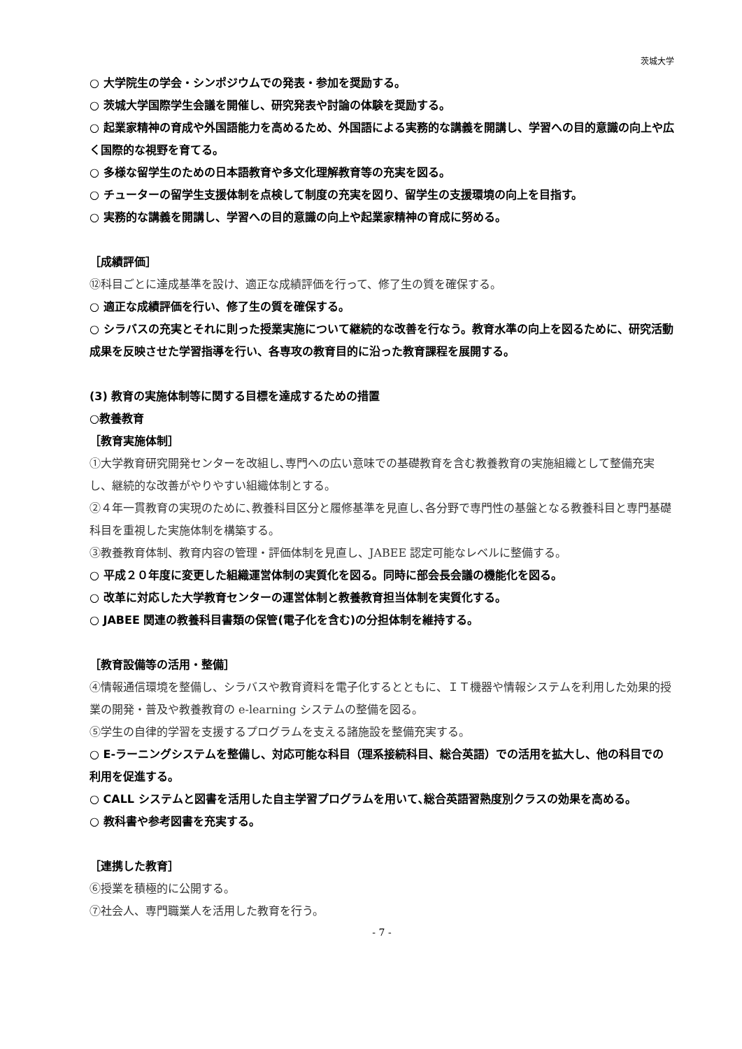茨城大学
○ 大学院生の学会・シンポジウムでの発表・参加を奨励する。
○ 茨城大学国際学生会議を開催し、研究発表や討論の体験を奨励する。
○ 起業家精神の育成や外国語能力を高めるため、外国語による実務的な講義を開講し、学習への目的意識の向上や広く国際的な視野を育てる。
○ 多様な留学生のための日本語教育や多文化理解教育等の充実を図る。
○ チューターの留学生支援体制を点検して制度の充実を図り、留学生の支援環境の向上を目指す。
○ 実務的な講義を開講し、学習への目的意識の向上や起業家精神の育成に努める。
［成績評価］
⑫科目ごとに達成基準を設け、適正な成績評価を行って、修了生の質を確保する。
○ 適正な成績評価を行い、修了生の質を確保する。
○ シラバスの充実とそれに則った授業実施について継続的な改善を行なう。教育水準の向上を図るために、研究活動成果を反映させた学習指導を行い、各専攻の教育目的に沿った教育課程を展開する。
(3) 教育の実施体制等に関する目標を達成するための措置
○教養教育
［教育実施体制］
①大学教育研究開発センターを改組し､専門への広い意味での基礎教育を含む教養教育の実施組織として整備充実し、継続的な改善がやりやすい組織体制とする。
②４年一貫教育の実現のために､教養科目区分と履修基準を見直し､各分野で専門性の基盤となる教養科目と専門基礎科目を重視した実施体制を構築する。
③教養教育体制、教育内容の管理・評価体制を見直し、JABEE 認定可能なレベルに整備する。
○ 平成２０年度に変更した組織運営体制の実質化を図る。同時に部会長会議の機能化を図る。
○ 改革に対応した大学教育センターの運営体制と教養教育担当体制を実質化する。
○ JABEE 関連の教養科目書類の保管(電子化を含む)の分担体制を維持する。
［教育設備等の活用・整備］
④情報通信環境を整備し、シラバスや教育資料を電子化するとともに、ＩＴ機器や情報システムを利用した効果的授業の開発・普及や教養教育の e-learning システムの整備を図る。
⑤学生の自律的学習を支援するプログラムを支える諸施設を整備充実する。
○ E-ラーニングシステムを整備し、対応可能な科目（理系接続科目、総合英語）での活用を拡大し、他の科目での利用を促進する。
○ CALL システムと図書を活用した自主学習プログラムを用いて､総合英語習熟度別クラスの効果を高める。
○ 教科書や参考図書を充実する。
［連携した教育］
⑥授業を積極的に公開する。
⑦社会人、専門職業人を活用した教育を行う。
- 7 -